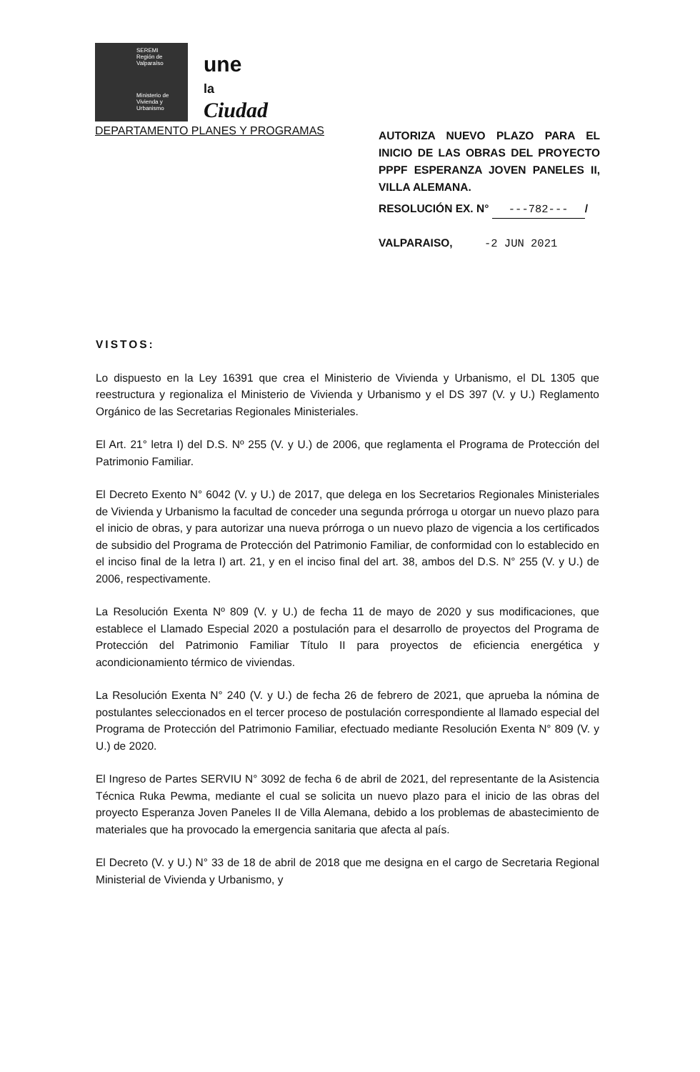SEREMI
Región de Valparaíso
Ministerio de Vivienda y Urbanismo
une
la
Ciudad
DEPARTAMENTO PLANES Y PROGRAMAS
AUTORIZA NUEVO PLAZO PARA EL INICIO DE LAS OBRAS DEL PROYECTO PPPF ESPERANZA JOVEN PANELES II, VILLA ALEMANA.
RESOLUCIÓN EX. N° ---782--- /
VALPARAISO, -2 JUN 2021
VISTOS:
Lo dispuesto en la Ley 16391 que crea el Ministerio de Vivienda y Urbanismo, el DL 1305 que reestructura y regionaliza el Ministerio de Vivienda y Urbanismo y el DS 397 (V. y U.) Reglamento Orgánico de las Secretarias Regionales Ministeriales.
El Art. 21° letra I) del D.S. Nº 255 (V. y U.) de 2006, que reglamenta el Programa de Protección del Patrimonio Familiar.
El Decreto Exento N° 6042 (V. y U.) de 2017, que delega en los Secretarios Regionales Ministeriales de Vivienda y Urbanismo la facultad de conceder una segunda prórroga u otorgar un nuevo plazo para el inicio de obras, y para autorizar una nueva prórroga o un nuevo plazo de vigencia a los certificados de subsidio del Programa de Protección del Patrimonio Familiar, de conformidad con lo establecido en el inciso final de la letra I) art. 21, y en el inciso final del art. 38, ambos del D.S. N° 255 (V. y U.) de 2006, respectivamente.
La Resolución Exenta Nº 809 (V. y U.) de fecha 11 de mayo de 2020 y sus modificaciones, que establece el Llamado Especial 2020 a postulación para el desarrollo de proyectos del Programa de Protección del Patrimonio Familiar Título II para proyectos de eficiencia energética y acondicionamiento térmico de viviendas.
La Resolución Exenta N° 240 (V. y U.) de fecha 26 de febrero de 2021, que aprueba la nómina de postulantes seleccionados en el tercer proceso de postulación correspondiente al llamado especial del Programa de Protección del Patrimonio Familiar, efectuado mediante Resolución Exenta N° 809 (V. y U.) de 2020.
El Ingreso de Partes SERVIU N° 3092 de fecha 6 de abril de 2021, del representante de la Asistencia Técnica Ruka Pewma, mediante el cual se solicita un nuevo plazo para el inicio de las obras del proyecto Esperanza Joven Paneles II de Villa Alemana, debido a los problemas de abastecimiento de materiales que ha provocado la emergencia sanitaria que afecta al país.
El Decreto (V. y U.) N° 33 de 18 de abril de 2018 que me designa en el cargo de Secretaria Regional Ministerial de Vivienda y Urbanismo, y